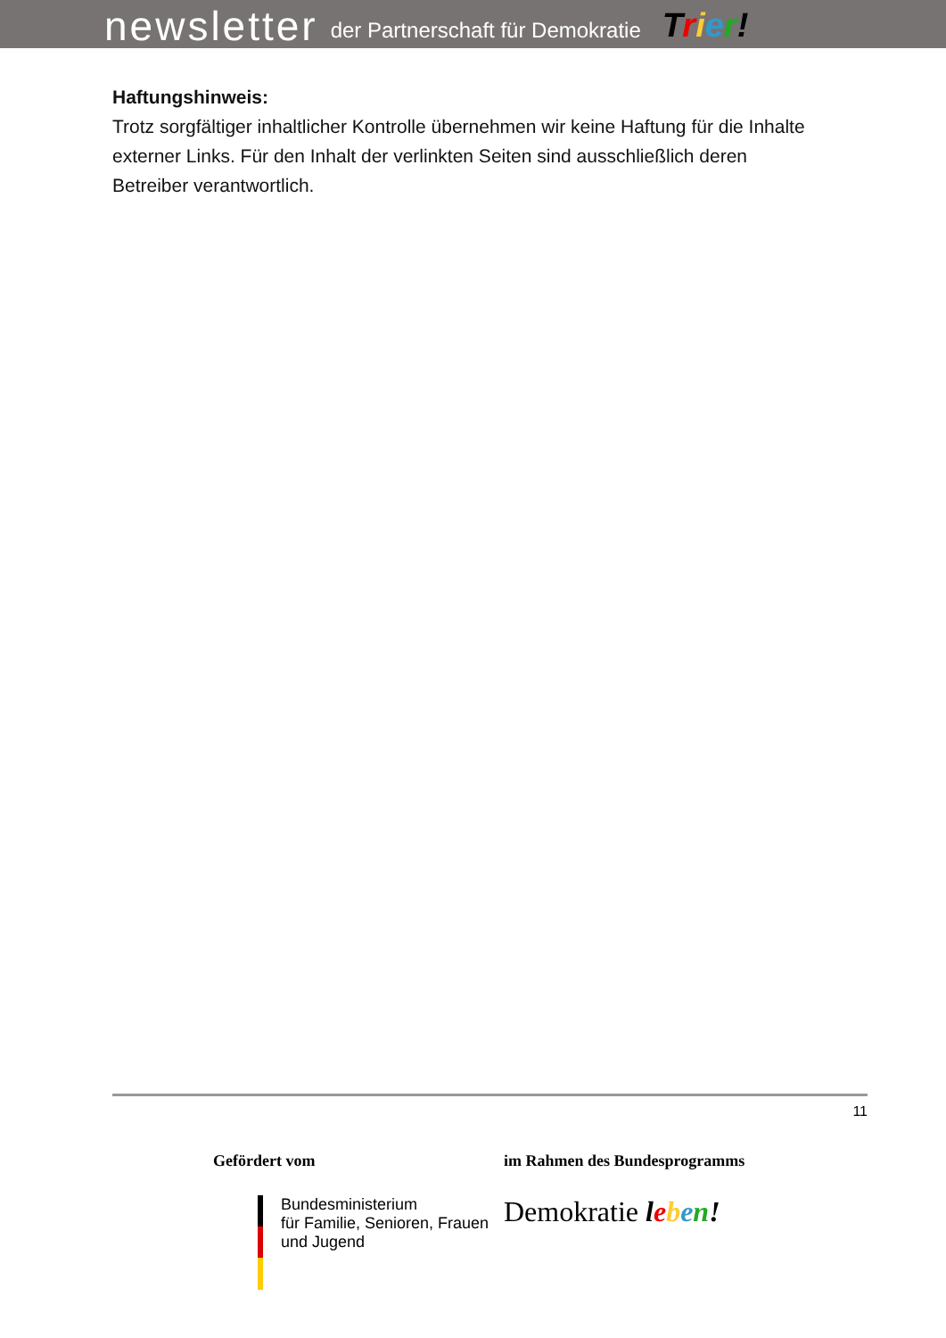newsletter der Partnerschaft für Demokratie Trier!
Haftungshinweis:
Trotz sorgfältiger inhaltlicher Kontrolle übernehmen wir keine Haftung für die Inhalte externer Links. Für den Inhalt der verlinkten Seiten sind ausschließlich deren Betreiber verantwortlich.
11
Gefördert vom
Bundesministerium
für Familie, Senioren, Frauen
und Jugend
im Rahmen des Bundesprogramms
Demokratie leben!